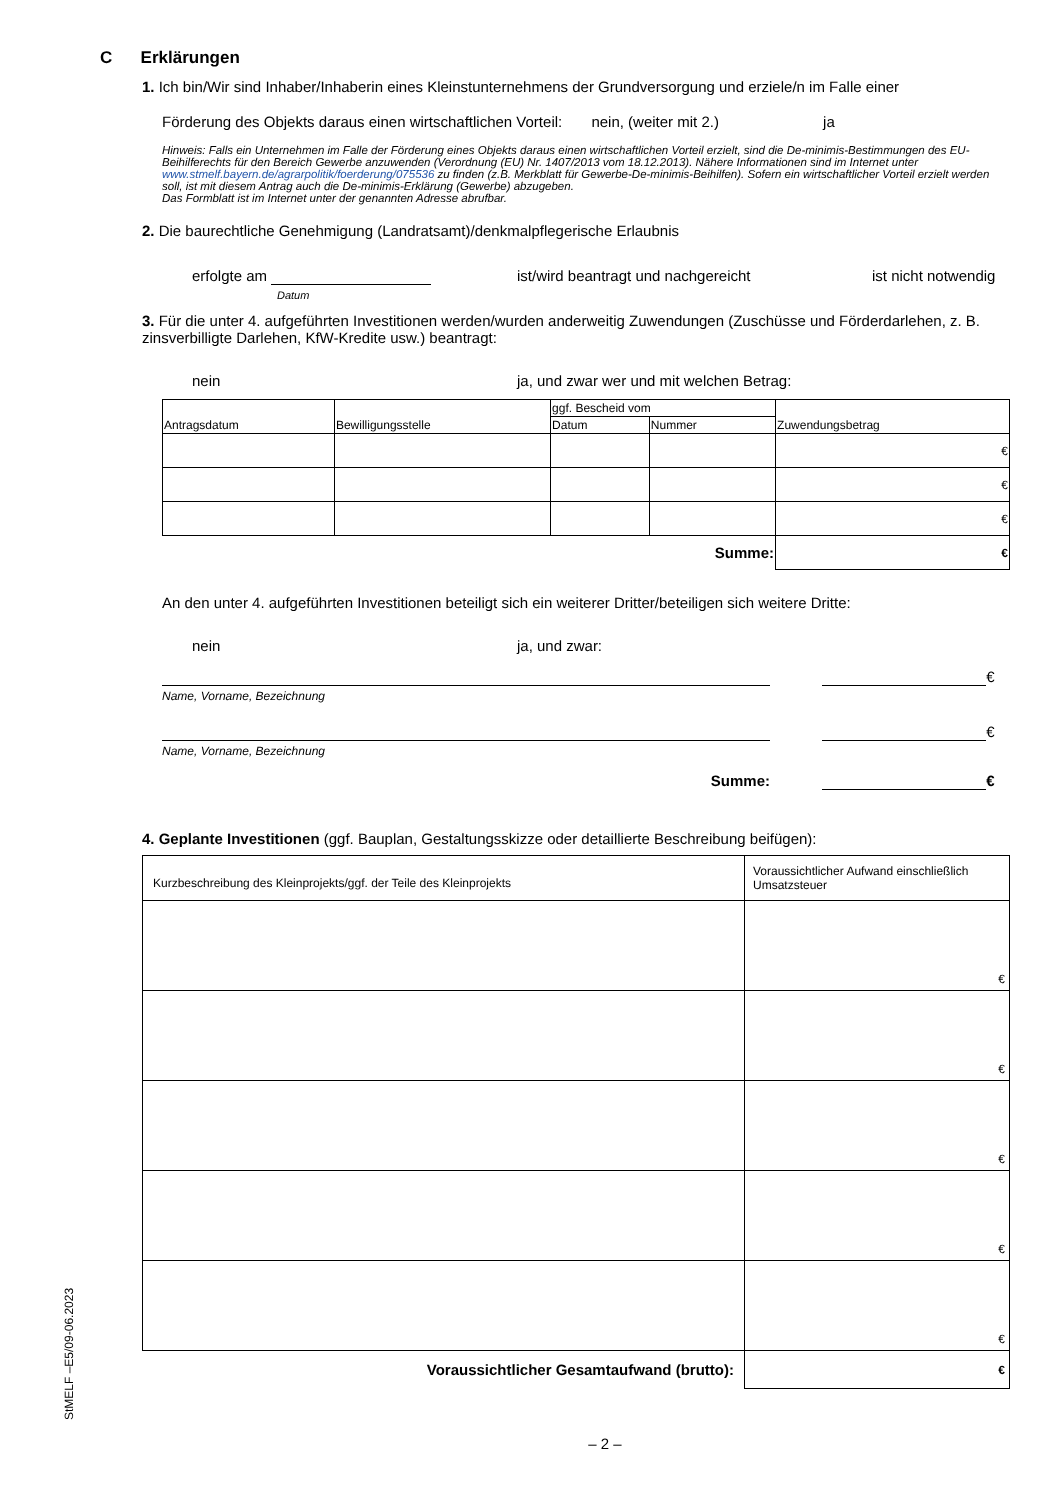C Erklärungen
1. Ich bin/Wir sind Inhaber/Inhaberin eines Kleinstunternehmens der Grundversorgung und erziele/n im Falle einer
Förderung des Objekts daraus einen wirtschaftlichen Vorteil: nein, (weiter mit 2.) ja
Hinweis: Falls ein Unternehmen im Falle der Förderung eines Objekts daraus einen wirtschaftlichen Vorteil erzielt, sind die De-minimis-Bestimmungen des EU-Beihilferechts für den Bereich Gewerbe anzuwenden (Verordnung (EU) Nr. 1407/2013 vom 18.12.2013). Nähere Informationen sind im Internet unter www.stmelf.bayern.de/agrarpolitik/foerderung/075536 zu finden (z.B. Merkblatt für Gewerbe-De-minimis-Beihilfen). Sofern ein wirtschaftlicher Vorteil erzielt werden soll, ist mit diesem Antrag auch die De-minimis-Erklärung (Gewerbe) abzugeben.
Das Formblatt ist im Internet unter der genannten Adresse abrufbar.
2. Die baurechtliche Genehmigung (Landratsamt)/denkmalpflegerische Erlaubnis
erfolgte am
Datum ist/wird beantragt und nachgereicht ist nicht notwendig
3. Für die unter 4. aufgeführten Investitionen werden/wurden anderweitig Zuwendungen (Zuschüsse und Förderdarlehen, z. B. zinsverbilligte Darlehen, KfW-Kredite usw.) beantragt:
nein ja, und zwar wer und mit welchen Betrag:
| Antragsdatum | Bewilligungsstelle | ggf. Bescheid vom | | Zuwendungsbetrag |
| --- | --- | --- | --- | --- |
| | | Datum | Nummer | |
| | | | | € |
| | | | | € |
| | | | | € |
| Summe: | | | | € |
An den unter 4. aufgeführten Investitionen beteiligt sich ein weiterer Dritter/beteiligen sich weitere Dritte:
nein ja, und zwar:
€
Name, Vorname, Bezeichnung
€
Name, Vorname, Bezeichnung
Summe: €
4. Geplante Investitionen (ggf. Bauplan, Gestaltungsskizze oder detaillierte Beschreibung beifügen):
| Kurzbeschreibung des Kleinprojekts/ggf. der Teile des Kleinprojekts | Voraussichtlicher Aufwand einschließlich Umsatzsteuer |
| --- | --- |
| | € |
| | € |
| | € |
| | € |
| | € |
| Voraussichtlicher Gesamtaufwand (brutto): | € |
– 2 –
StMELF –E5/09-06.2023